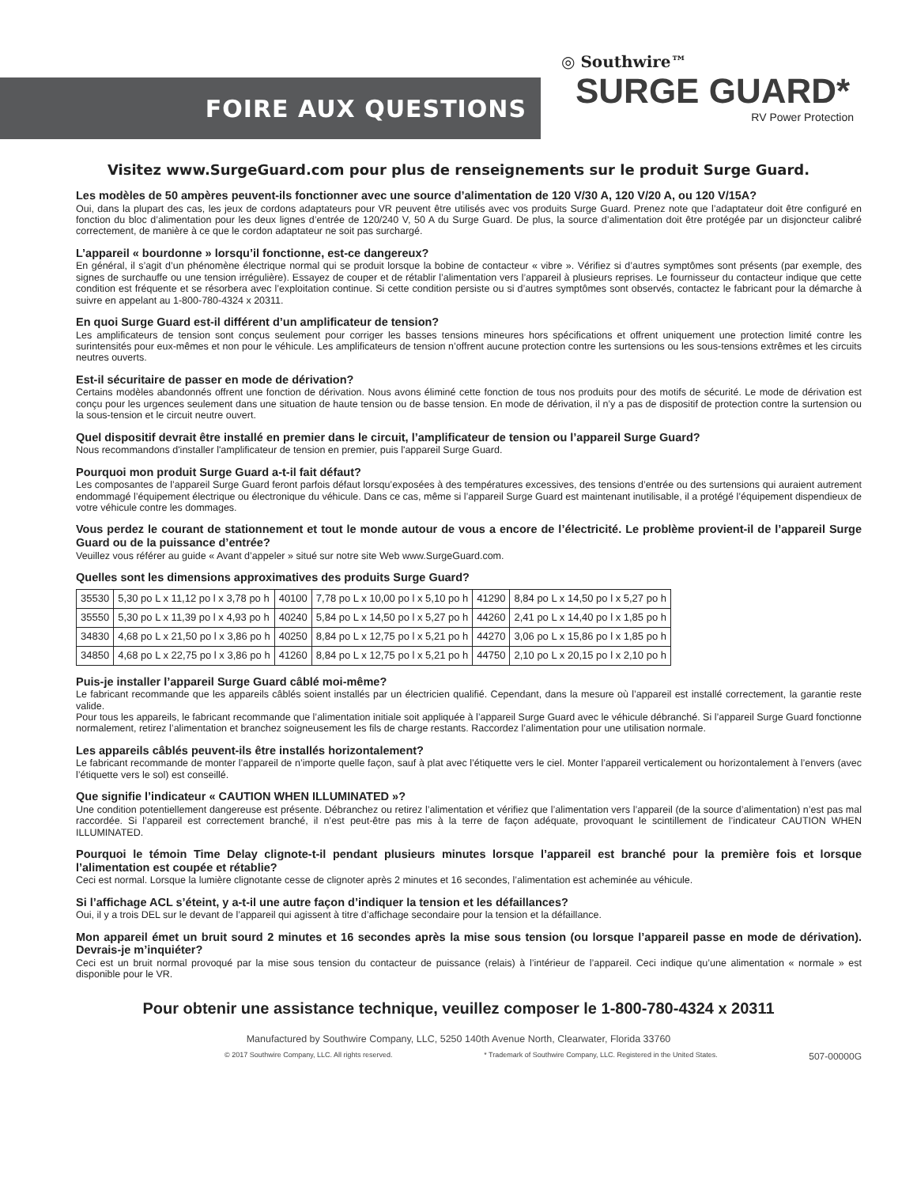FOIRE AUX QUESTIONS
◎ Southwire™
SURGE GUARD*
RV Power Protection
Visitez www.SurgeGuard.com pour plus de renseignements sur le produit Surge Guard.
Les modèles de 50 ampères peuvent-ils fonctionner avec une source d’alimentation de 120 V/30 A, 120 V/20 A, ou 120 V/15A?
Oui, dans la plupart des cas, les jeux de cordons adaptateurs pour VR peuvent être utilisés avec vos produits Surge Guard. Prenez note que l’adaptateur doit être configuré en fonction du bloc d’alimentation pour les deux lignes d’entrée de 120/240 V, 50 A du Surge Guard. De plus, la source d’alimentation doit être protégée par un disjoncteur calibré correctement, de manière à ce que le cordon adaptateur ne soit pas surchargé.
L’appareil « bourdonne » lorsqu’il fonctionne, est-ce dangereux?
En général, il s’agit d’un phénomène électrique normal qui se produit lorsque la bobine de contacteur « vibre ». Vérifiez si d’autres symptômes sont présents (par exemple, des signes de surchauffe ou une tension irrégulière). Essayez de couper et de rétablir l’alimentation vers l’appareil à plusieurs reprises. Le fournisseur du contacteur indique que cette condition est fréquente et se résorbera avec l’exploitation continue. Si cette condition persiste ou si d’autres symptômes sont observés, contactez le fabricant pour la démarche à suivre en appelant au 1-800-780-4324 x 20311.
En quoi Surge Guard est-il différent d’un amplificateur de tension?
Les amplificateurs de tension sont conçus seulement pour corriger les basses tensions mineures hors spécifications et offrent uniquement une protection limité contre les surintensités pour eux-mêmes et non pour le véhicule. Les amplificateurs de tension n’offrent aucune protection contre les surtensions ou les sous-tensions extrêmes et les circuits neutres ouverts.
Est-il sécuritaire de passer en mode de dérivation?
Certains modèles abandonnés offrent une fonction de dérivation. Nous avons éliminé cette fonction de tous nos produits pour des motifs de sécurité. Le mode de dérivation est conçu pour les urgences seulement dans une situation de haute tension ou de basse tension. En mode de dérivation, il n’y a pas de dispositif de protection contre la surtension ou la sous-tension et le circuit neutre ouvert.
Quel dispositif devrait être installé en premier dans le circuit, l’amplificateur de tension ou l’appareil Surge Guard?
Nous recommandons d'installer l'amplificateur de tension en premier, puis l'appareil Surge Guard.
Pourquoi mon produit Surge Guard a-t-il fait défaut?
Les composantes de l’appareil Surge Guard feront parfois défaut lorsqu’exposées à des températures excessives, des tensions d’entrée ou des surtensions qui auraient autrement endommagé l’équipement électrique ou électronique du véhicule. Dans ce cas, même si l’appareil Surge Guard est maintenant inutilisable, il a protégé l’équipement dispendieux de votre véhicule contre les dommages.
Vous perdez le courant de stationnement et tout le monde autour de vous a encore de l’électricité. Le problème provient-il de l’appareil Surge Guard ou de la puissance d’entrée?
Veuillez vous référer au guide « Avant d’appeler » situé sur notre site Web www.SurgeGuard.com.
Quelles sont les dimensions approximatives des produits Surge Guard?
| 35530 | 5,30 po L x 11,12 po l x 3,78 po h | 40100 | 7,78 po L x 10,00 po l x 5,10 po h | 41290 | 8,84 po L x 14,50 po l x 5,27 po h |
| 35550 | 5,30 po L x 11,39 po l x 4,93 po h | 40240 | 5,84 po L x 14,50 po l x 5,27 po h | 44260 | 2,41 po L x 14,40 po l x 1,85 po h |
| 34830 | 4,68 po L x 21,50 po l x 3,86 po h | 40250 | 8,84 po L x 12,75 po l x 5,21 po h | 44270 | 3,06 po L x 15,86 po l x 1,85 po h |
| 34850 | 4,68 po L x 22,75 po l x 3,86 po h | 41260 | 8,84 po L x 12,75 po l x 5,21 po h | 44750 | 2,10 po L x 20,15 po l x 2,10 po h |
Puis-je installer l’appareil Surge Guard câblé moi-même?
Le fabricant recommande que les appareils câblés soient installés par un électricien qualifié. Cependant, dans la mesure où l’appareil est installé correctement, la garantie reste valide.
Pour tous les appareils, le fabricant recommande que l’alimentation initiale soit appliquée à l’appareil Surge Guard avec le véhicule débranché. Si l’appareil Surge Guard fonctionne normalement, retirez l’alimentation et branchez soigneusement les fils de charge restants. Raccordez l’alimentation pour une utilisation normale.
Les appareils câblés peuvent-ils être installés horizontalement?
Le fabricant recommande de monter l’appareil de n’importe quelle façon, sauf à plat avec l’étiquette vers le ciel. Monter l’appareil verticalement ou horizontalement à l’envers (avec l’étiquette vers le sol) est conseillé.
Que signifie l’indicateur « CAUTION WHEN ILLUMINATED »?
Une condition potentiellement dangereuse est présente. Débranchez ou retirez l’alimentation et vérifiez que l’alimentation vers l’appareil (de la source d’alimentation) n’est pas mal raccordée. Si l’appareil est correctement branché, il n’est peut-être pas mis à la terre de façon adéquate, provoquant le scintillement de l’indicateur CAUTION WHEN ILLUMINATED.
Pourquoi le témoin Time Delay clignote-t-il pendant plusieurs minutes lorsque l’appareil est branché pour la première fois et lorsque l’alimentation est coupée et rétablie?
Ceci est normal. Lorsque la lumière clignotante cesse de clignoter après 2 minutes et 16 secondes, l’alimentation est acheminée au véhicule.
Si l’affichage ACL s’éteint, y a-t-il une autre façon d’indiquer la tension et les défaillances?
Oui, il y a trois DEL sur le devant de l’appareil qui agissent à titre d’affichage secondaire pour la tension et la défaillance.
Mon appareil émet un bruit sourd 2 minutes et 16 secondes après la mise sous tension (ou lorsque l’appareil passe en mode de dérivation). Devrais-je m’inquiéter?
Ceci est un bruit normal provoqué par la mise sous tension du contacteur de puissance (relais) à l’intérieur de l’appareil. Ceci indique qu’une alimentation « normale » est disponible pour le VR.
Pour obtenir une assistance technique, veuillez composer le 1-800-780-4324 x 20311
Manufactured by Southwire Company, LLC, 5250 140th Avenue North, Clearwater, Florida 33760
© 2017 Southwire Company, LLC. All rights reserved. * Trademark of Southwire Company, LLC. Registered in the United States. 507-00000G